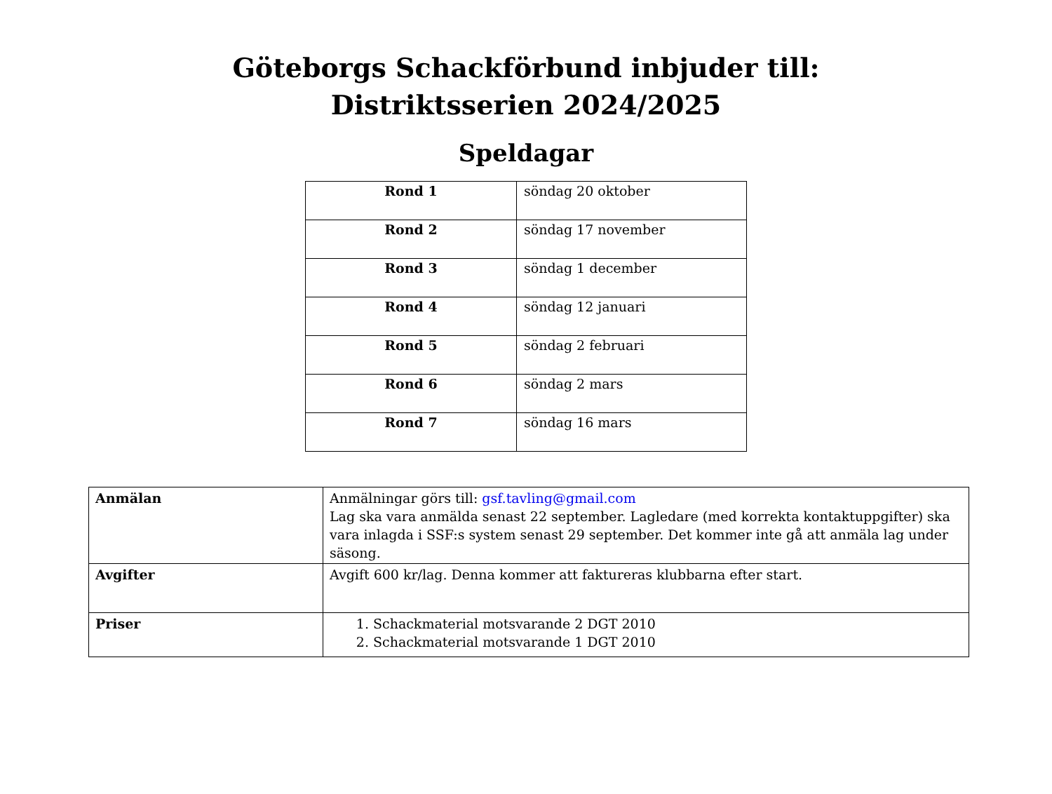Göteborgs Schackförbund inbjuder till:
Distriktsserien 2024/2025
Speldagar
| Rond 1 | söndag 20 oktober |
| Rond 2 | söndag 17 november |
| Rond 3 | söndag 1 december |
| Rond 4 | söndag 12 januari |
| Rond 5 | söndag 2 februari |
| Rond 6 | söndag 2 mars |
| Rond 7 | söndag 16 mars |
| Anmälan | Anmälningar görs till: gsf.tavling@gmail.com Lag ska vara anmälda senast 22 september. Lagledare (med korrekta kontaktuppgifter) ska vara inlagda i SSF:s system senast 29 september. Det kommer inte gå att anmäla lag under säsong. |
| Avgifter | Avgift 600 kr/lag. Denna kommer att faktureras klubbarna efter start. |
| Priser | 1. Schackmaterial motsvarande 2 DGT 2010 2. Schackmaterial motsvarande 1 DGT 2010 |